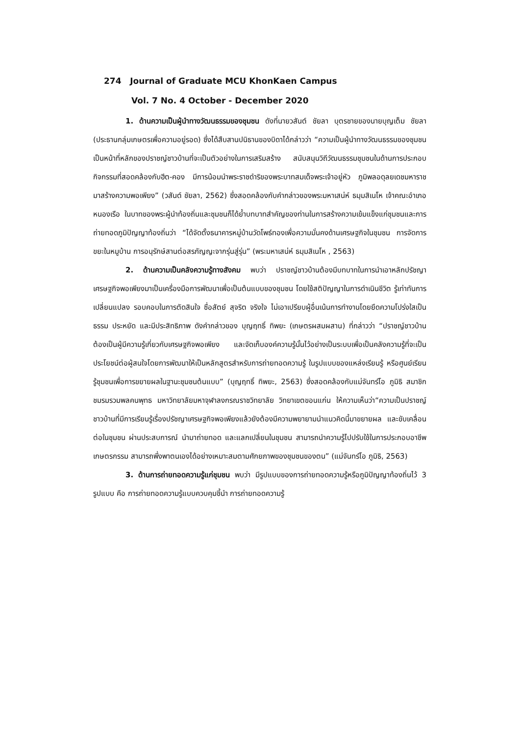274 Journal of Graduate MCU KhonKaen Campus
Vol. 7 No. 4 October - December 2020
1. ด้านความเป็นผู้นำทางวัฒนธรรมของชุมชน ดังที่นายวสันต์ ชัยลา บุตรชายของนายบุญเต็ม ชัยลา (ประธานกลุ่มเกษตรเพื่อความอยู่รอด) ซึ่งได้สืบสานปนิธานของบิดาได้กล่าวว่า “ความเป็นผู้นำทางวัฒนธรรมของชุมชนเป็นหน้าที่หลักของปราชญ์ชาวบ้านที่จะเป็นตัวอย่างในการเสริมสร้าง สนับสนุนวิถีวัฒนธรรมชุมชนในด้านการประกอบกิจกรรมที่สอดคล้องกับฮีต-คอง มีการน้อมนำพระราชดำริของพระบาทสมเด็จพระเจ้าอยู่หัว ภูมิพลอดุลยเดชมหาราช มาสร้างความพอเพียง” (วสันต์ ชัยลา, 2562) ซึ่งสอดคล้องกับคำกล่าวของพระมหาเสน่ห์ ธมฺมสิเนโห เจ้าคณะอำเภอหนองเรือ ในบาทของพระผู้นำท้องถิ่นและชุมชนก็ได้ย้ำบทบาทสำคัญของท่านในการสร้างความเข้มแข็งแก่ชุมชนและการถ่ายทอดภูมิปัญญาท้องถิ่นว่า “ได้จัดตั้งธนาคารหมู่บ้านวัดโพธ์ทองเพื่อความมั่นคงด้านเศรษฐกิจในชุมชน การจัดการขยะในหมูบ้าน การอนุรักษ์สานต่อสรภัญญะจากรุ่นสู่รุ่น” (พระมหาเสน่ห์ ธมฺมสิเนโห , 2563)
2. ด้านความเป็นคลังความรู้ทางสังคม พบว่า ปราชญ์ชาวบ้านต้องมีบทบาทในการนำเอาหลักปรัชญาเศรษฐกิจพอเพียงมาเป็นเครื่องมือการพัฒนาเพื่อเป็นต้นแบบของชุมชน โดยใช้สติปัญญาในการดำเนินชีวิต รู้เท่าทันการเปลี่ยนแปลง รอบคอบในการตัดสินใจ ซื่อสัตย์ สุจริต จริงใจ ไม่เอาเปรียบผู้อื่นเน้นการทำงานโดยยึดความโปร่งใสเป็นธรรม ประหยัด และมีประสิทธิภาพ ดังคำกล่าวของ บุญฤทธิ์ ทิพยะ (เกษตรผสมผสาน) ที่กล่าวว่า “ปราชญ์ชาวบ้านต้องเป็นผู้มีความรู้เกี่ยวกับเศรษฐกิจพอเพียง และจัดเก็บองค์ความรู้นั้นไว้อย่างเป็นระบบเพื่อเป็นคลังความรู้ที่จะเป็นประโยชน์ต่อผู้สนใจโดยการพัฒนาให้เป็นหลักสูตรสำหรับการถ่ายทอดความรู้ ในรูปแบบของแหล่งเรียนรู้ หรือศูนย์เรียนรู้ชุมชนเพื่อการขยายผลในฐานะชุมชนต้นแบบ” (บุญฤทธิ์ ทิพยะ, 2563) ซึ่งสอดคล้องกับแม่จันทร์โอ ภูมิธิ สมาชิกชมรมรวมพลคนพุทธ มหาวิทยาลัยมหาจุฬาลงกรณราชวิทยาลัย วิทยาเขตขอนแก่น ให้ความเห็นว่า“ความเป็นปราชญ์ชาวบ้านที่มีการเรียนรู้เรื่องปรัชญาเศรษฐกิจพอเพียงแล้วยังต้องมีความพยายามนำแนวคิดนี้มาขยายผล และขับเคลื่อนต่อในชุมชน ผ่านประสบการณ์ นำมาถ่ายทอด และแลกเปลี่ยนในชุมชน สามารถนำความรู้ไปปรับใช้ในการประกอบอาชีพเกษตรกรรม สามารถพึ่งพาตนเองได้อย่างเหมาะสมตามศักยภาพของชุมชนของตน” (แม่จันทร์โอ ภูมิธิ, 2563)
3. ด้านการถ่ายทอดความรู้แก่ชุมชน พบว่า มีรูปแบบของการถ่ายทอดความรู้หรือภูมิปัญญาท้องถิ่นไว้ 3 รูปแบบ คือ การถ่ายทอดความรู้แบบควบคุมชี้นำ การถ่ายทอดความรู้